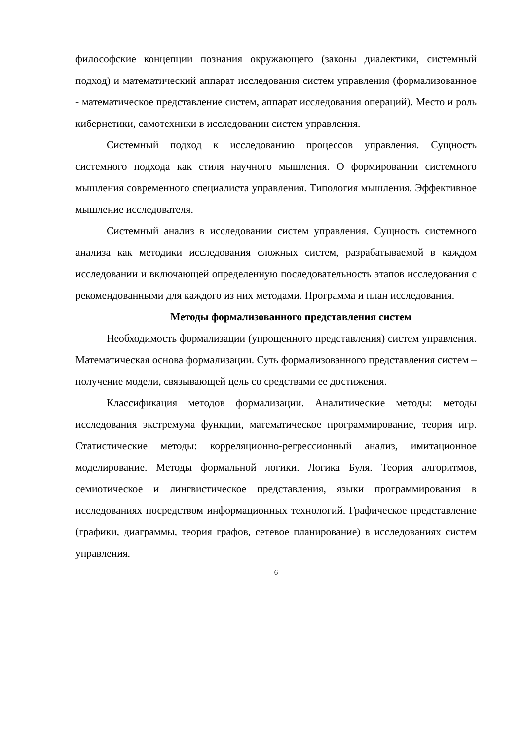философские концепции познания окружающего (законы диалектики, системный подход) и математический аппарат исследования систем управления (формализованное - математическое представление систем, аппарат исследования операций). Место и роль кибернетики, самотехники в исследовании систем управления.
Системный подход к исследованию процессов управления. Сущность системного подхода как стиля научного мышления. О формировании системного мышления современного специалиста управления. Типология мышления. Эффективное мышление исследователя.
Системный анализ в исследовании систем управления. Сущность системного анализа как методики исследования сложных систем, разрабатываемой в каждом исследовании и включающей определенную последовательность этапов исследования с рекомендованными для каждого из них методами. Программа и план исследования.
Методы формализованного представления систем
Необходимость формализации (упрощенного представления) систем управления. Математическая основа формализации. Суть формализованного представления систем – получение модели, связывающей цель со средствами ее достижения.
Классификация методов формализации. Аналитические методы: методы исследования экстремума функции, математическое программирование, теория игр. Статистические методы: корреляционно-регрессионный анализ, имитационное моделирование. Методы формальной логики. Логика Буля. Теория алгоритмов, семиотическое и лингвистическое представления, языки программирования в исследованиях посредством информационных технологий. Графическое представление (графики, диаграммы, теория графов, сетевое планирование) в исследованиях систем управления.
6